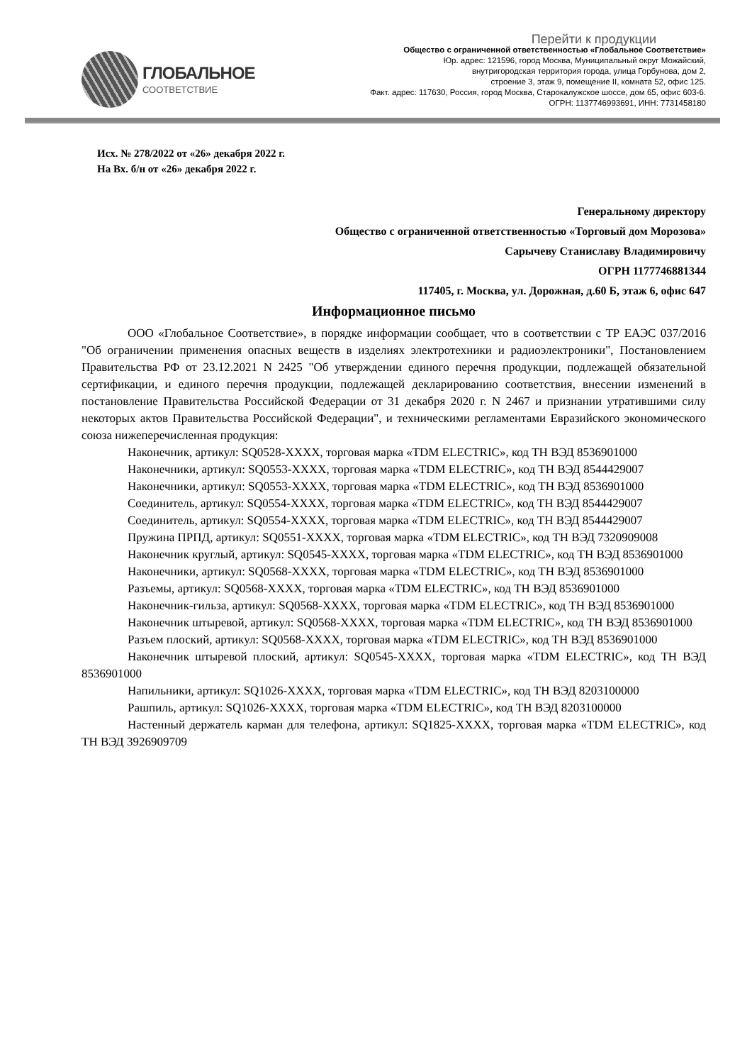ГЛОБАЛЬНОЕ
СООТВЕТСТВИЕ
Перейти к продукции
Общество с ограниченной ответственностью «Глобальное Соответствие»
Юр. адрес: 121596, город Москва, Муниципальный округ Можайский,
внутригородская территория города, улица Горбунова, дом 2,
строение 3, этаж 9, помещение II, комната 52, офис 125.
Факт. адрес: 117630, Россия, город Москва, Старокалужское шоссе, дом 65, офис 603-6.
ОГРН: 1137746993691, ИНН: 7731458180
Исх. № 278/2022 от «26» декабря 2022 г.
На Вх. б/н от «26» декабря 2022 г.
Генеральному директору
Общество с ограниченной ответственностью «Торговый дом Морозова»
Сарычеву Станиславу Владимировичу
ОГРН 1177746881344
117405, г. Москва, ул. Дорожная, д.60 Б, этаж 6, офис 647
Информационное письмо
ООО «Глобальное Соответствие», в порядке информации сообщает, что в соответствии с ТР ЕАЭС 037/2016 "Об ограничении применения опасных веществ в изделиях электротехники и радиоэлектроники", Постановлением Правительства РФ от 23.12.2021 N 2425 "Об утверждении единого перечня продукции, подлежащей обязательной сертификации, и единого перечня продукции, подлежащей декларированию соответствия, внесении изменений в постановление Правительства Российской Федерации от 31 декабря 2020 г. N 2467 и признании утратившими силу некоторых актов Правительства Российской Федерации", и техническими регламентами Евразийского экономического союза нижеперечисленная продукция:
Наконечник, артикул: SQ0528-XXXX, торговая марка «TDM ELECTRIC», код ТН ВЭД 8536901000
Наконечники, артикул: SQ0553-XXXX, торговая марка «TDM ELECTRIC», код ТН ВЭД 8544429007
Наконечники, артикул: SQ0553-XXXX, торговая марка «TDM ELECTRIC», код ТН ВЭД 8536901000
Соединитель, артикул: SQ0554-XXXX, торговая марка «TDM ELECTRIC», код ТН ВЭД 8544429007
Соединитель, артикул: SQ0554-XXXX, торговая марка «TDM ELECTRIC», код ТН ВЭД 8544429007
Пружина ПРПД, артикул: SQ0551-XXXX, торговая марка «TDM ELECTRIC», код ТН ВЭД 7320909008
Наконечник круглый, артикул: SQ0545-XXXX, торговая марка «TDM ELECTRIC», код ТН ВЭД 8536901000
Наконечники, артикул: SQ0568-XXXX, торговая марка «TDM ELECTRIC», код ТН ВЭД 8536901000
Разъемы, артикул: SQ0568-XXXX, торговая марка «TDM ELECTRIC», код ТН ВЭД 8536901000
Наконечник-гильза, артикул: SQ0568-XXXX, торговая марка «TDM ELECTRIC», код ТН ВЭД 8536901000
Наконечник штыревой, артикул: SQ0568-XXXX, торговая марка «TDM ELECTRIC», код ТН ВЭД 8536901000
Разъем плоский, артикул: SQ0568-XXXX, торговая марка «TDM ELECTRIC», код ТН ВЭД 8536901000
Наконечник штыревой плоский, артикул: SQ0545-XXXX, торговая марка «TDM ELECTRIC», код ТН ВЭД 8536901000
Напильники, артикул: SQ1026-XXXX, торговая марка «TDM ELECTRIC», код ТН ВЭД 8203100000
Рашпиль, артикул: SQ1026-XXXX, торговая марка «TDM ELECTRIC», код ТН ВЭД 8203100000
Настенный держатель карман для телефона, артикул: SQ1825-XXXX, торговая марка «TDM ELECTRIC», код ТН ВЭД 3926909709